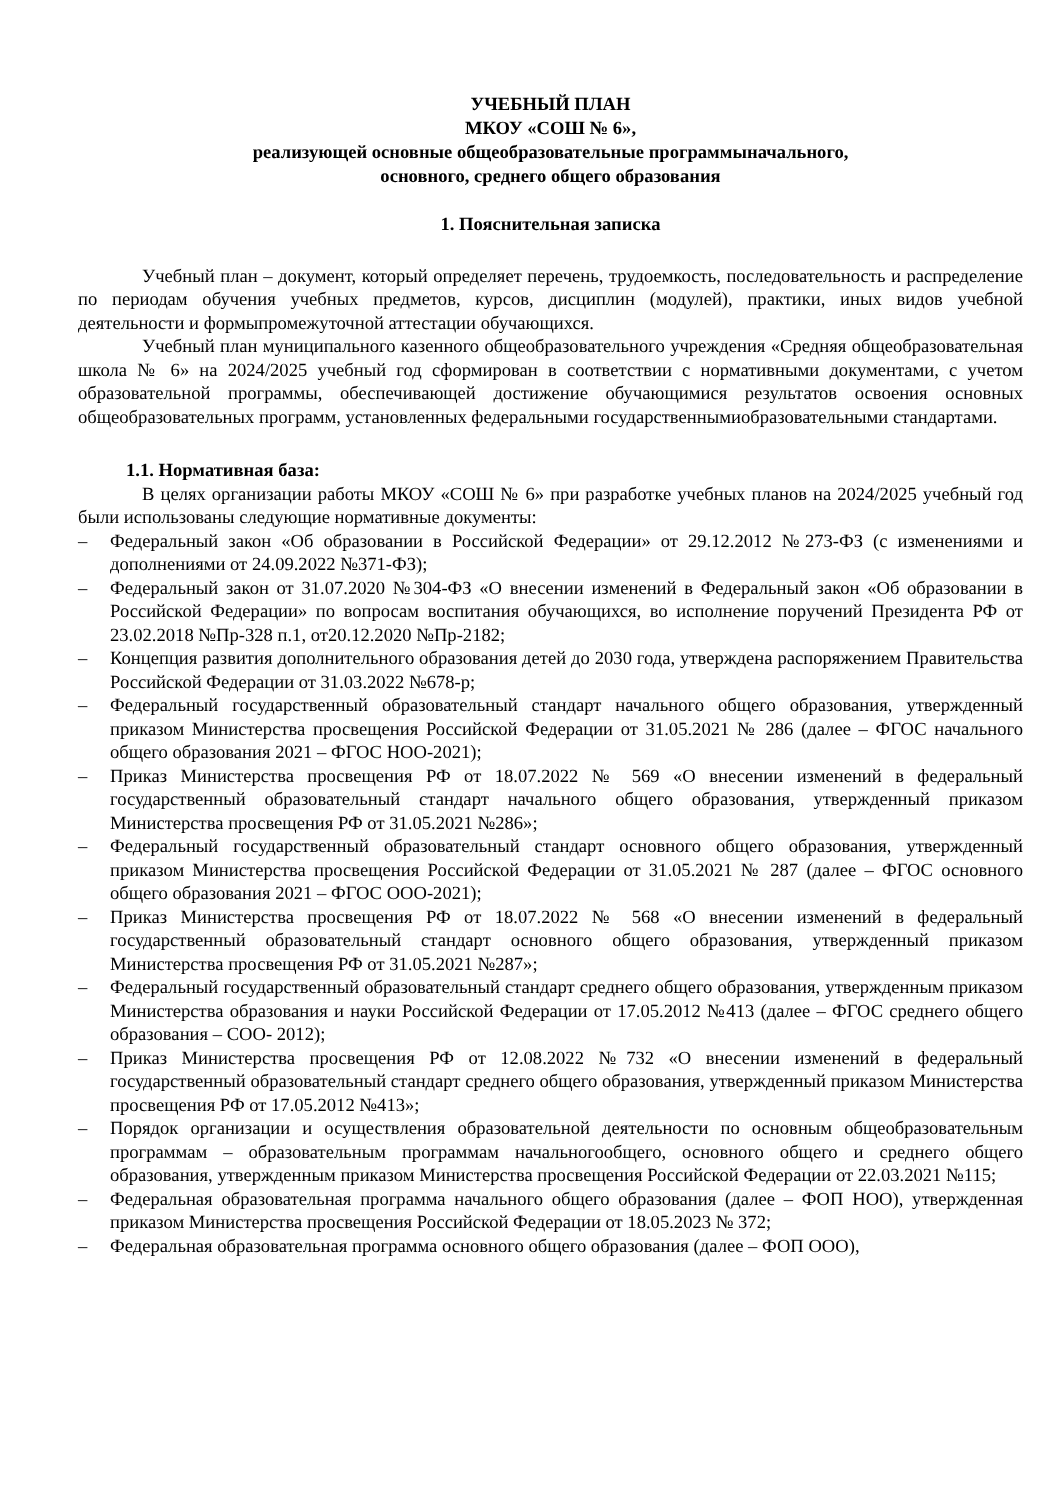УЧЕБНЫЙ ПЛАН
МКОУ «СОШ № 6»,
реализующей основные общеобразовательные программыначального,
основного, среднего общего образования
1. Пояснительная записка
Учебный план – документ, который определяет перечень, трудоемкость, последовательность и распределение по периодам обучения учебных предметов, курсов, дисциплин (модулей), практики, иных видов учебной деятельности и формыпромежуточной аттестации обучающихся.
Учебный план муниципального казенного общеобразовательного учреждения «Средняя общеобразовательная школа № 6» на 2024/2025 учебный год сформирован в соответствии с нормативными документами, с учетом образовательной программы, обеспечивающей достижение обучающимися результатов освоения основных общеобразовательных программ, установленных федеральными государственнымиобразовательными стандартами.
1.1. Нормативная база:
В целях организации работы МКОУ «СОШ № 6» при разработке учебных планов на 2024/2025 учебный год были использованы следующие нормативные документы:
– Федеральный закон «Об образовании в Российской Федерации» от 29.12.2012 №273-ФЗ (с изменениями и дополнениями от 24.09.2022 №371-ФЗ);
– Федеральный закон от 31.07.2020 №304-ФЗ «О внесении изменений в Федеральный закон «Об образовании в Российской Федерации» по вопросам воспитания обучающихся, во исполнение поручений Президента РФ от 23.02.2018 №Пр-328 п.1, от20.12.2020 №Пр-2182;
– Концепция развития дополнительного образования детей до 2030 года, утверждена распоряжением Правительства Российской Федерации от 31.03.2022 №678-р;
– Федеральный государственный образовательный стандарт начального общего образования, утвержденный приказом Министерства просвещения Российской Федерации от 31.05.2021 № 286 (далее – ФГОС начального общего образования 2021 – ФГОС НОО-2021);
– Приказ Министерства просвещения РФ от 18.07.2022 № 569 «О внесении изменений в федеральный государственный образовательный стандарт начального общего образования, утвержденный приказом Министерства просвещения РФ от 31.05.2021 №286»;
– Федеральный государственный образовательный стандарт основного общего образования, утвержденный приказом Министерства просвещения Российской Федерации от 31.05.2021 № 287 (далее – ФГОС основного общего образования 2021 – ФГОС ООО-2021);
– Приказ Министерства просвещения РФ от 18.07.2022 № 568 «О внесении изменений в федеральный государственный образовательный стандарт основного общего образования, утвержденный приказом Министерства просвещения РФ от 31.05.2021 №287»;
– Федеральный государственный образовательный стандарт среднего общего образования, утвержденным приказом Министерства образования и науки Российской Федерации от 17.05.2012 №413 (далее – ФГОС среднего общего образования – СОО- 2012);
– Приказ Министерства просвещения РФ от 12.08.2022 №732 «О внесении изменений в федеральный государственный образовательный стандарт среднего общего образования, утвержденный приказом Министерства просвещения РФ от 17.05.2012 №413»;
– Порядок организации и осуществления образовательной деятельности по основным общеобразовательным программам – образовательным программам начальногообщего, основного общего и среднего общего образования, утвержденным приказом Министерства просвещения Российской Федерации от 22.03.2021 №115;
– Федеральная образовательная программа начального общего образования (далее – ФОП НОО), утвержденная приказом Министерства просвещения Российской Федерации от 18.05.2023 № 372;
– Федеральная образовательная программа основного общего образования (далее – ФОП ООО),